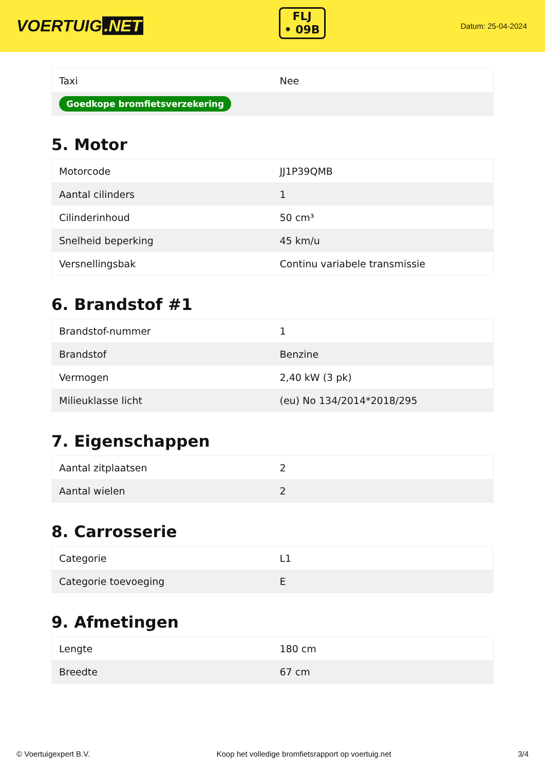VOERTUIG.NET
FLJ
• 09B
Datum: 25-04-2024
| Taxi | Nee |
| Goedkope bromfietsverzekering | |
5. Motor
| Motorcode | JJ1P39QMB |
| Aantal cilinders | 1 |
| Cilinderinhoud | 50 cm³ |
| Snelheid beperking | 45 km/u |
| Versnellingsbak | Continu variabele transmissie |
6. Brandstof #1
| Brandstof-nummer | 1 |
| Brandstof | Benzine |
| Vermogen | 2,40 kW (3 pk) |
| Milieuklasse licht | (eu) No 134/2014*2018/295 |
7. Eigenschappen
| Aantal zitplaatsen | 2 |
| Aantal wielen | 2 |
8. Carrosserie
| Categorie | L1 |
| Categorie toevoeging | E |
9. Afmetingen
| Lengte | 180 cm |
| Breedte | 67 cm |
© Voertuigexpert B.V. Koop het volledige bromfietsrapport op voertuig.net 3/4